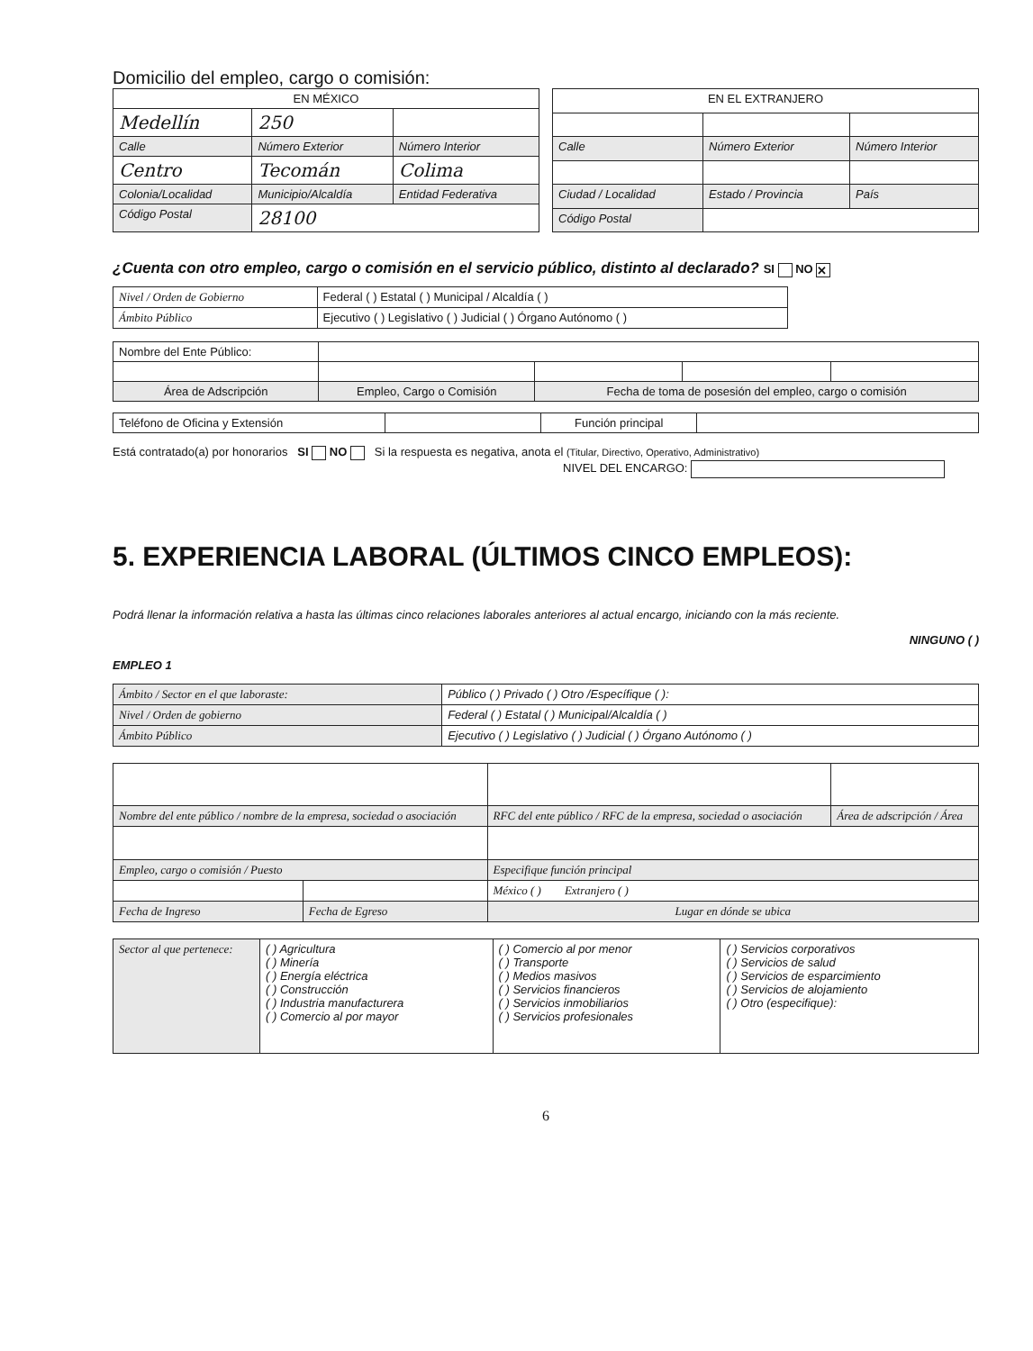Domicilio del empleo, cargo o comisión:
| EN MÉXICO | | |
| --- | --- | --- |
| Medellín | 250 | |
| Calle | Número Exterior | Número Interior |
| Centro | Tecomán | Colima |
| Colonia/Localidad | Municipio/Alcaldía | Entidad Federativa |
| Código Postal | 28100 | |
| EN EL EXTRANJERO | | |
| --- | --- | --- |
| Calle | Número Exterior | Número Interior |
| Ciudad / Localidad | Estado / Provincia | País |
| Código Postal | | |
¿Cuenta con otro empleo, cargo o comisión en el servicio público, distinto al declarado? SI NO ✕
| Nivel / Orden de Gobierno | Federal ( ) Estatal ( ) Municipal / Alcaldía ( ) |
| Ámbito Público | Ejecutivo ( ) Legislativo ( ) Judicial ( ) Órgano Autónomo ( ) |
| Nombre del Ente Público: | | | | |
| Área de Adscripción | Empleo, Cargo o Comisión | Fecha de toma de posesión del empleo, cargo o comisión | | |
| Teléfono de Oficina y Extensión | | Función principal | |
Está contratado(a) por honorarios SI NO Si la respuesta es negativa, anota el (Titular, Directivo, Operativo, Administrativo)
NIVEL DEL ENCARGO:
5. EXPERIENCIA LABORAL (ÚLTIMOS CINCO EMPLEOS):
Podrá llenar la información relativa a hasta las últimas cinco relaciones laborales anteriores al actual encargo, iniciando con la más reciente.
NINGUNO ( )
EMPLEO 1
| Ámbito / Sector en el que laboraste: | Público ( ) Privado ( ) Otro /Específique ( ): |
| Nivel / Orden de gobierno | Federal ( ) Estatal ( ) Municipal/Alcaldía ( ) |
| Ámbito Público | Ejecutivo ( ) Legislativo ( ) Judicial ( ) Órgano Autónomo ( ) |
| Nombre del ente público / nombre de la empresa, sociedad o asociación | | RFC del ente público / RFC de la empresa, sociedad o asociación | Área de adscripción / Área |
| Empleo, cargo o comisión / Puesto | | Especifique función principal | |
| | | México ( ) Extranjero ( ) | |
| Fecha de Ingreso | Fecha de Egreso | Lugar en dónde se ubica | |
| Sector al que pertenece: | ( ) Agricultura ( ) Minería ( ) Energía eléctrica ( ) Construcción ( ) Industria manufacturera ( ) Comercio al por mayor | ( ) Comercio al por menor ( ) Transporte ( ) Medios masivos ( ) Servicios financieros ( ) Servicios inmobiliarios ( ) Servicios profesionales | ( ) Servicios corporativos ( ) Servicios de salud ( ) Servicios de esparcimiento ( ) Servicios de alojamiento ( ) Otro (especifique): |
6